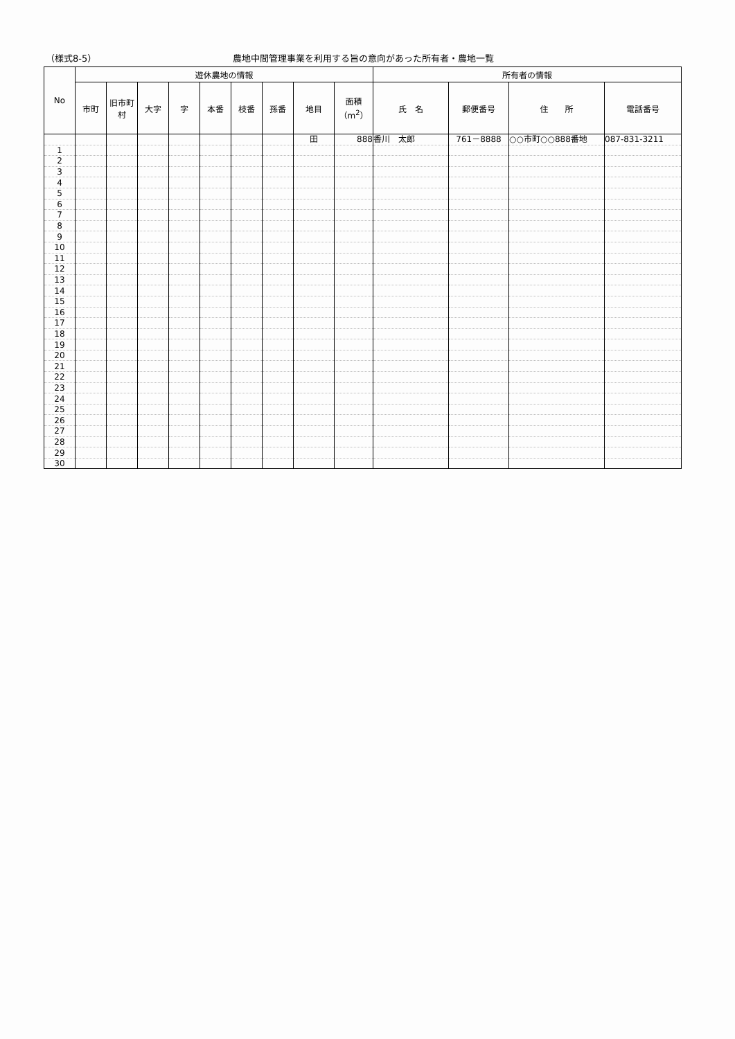（様式8-5） 農地中間管理事業を利用する旨の意向があった所有者・農地一覧
| No | 遊休農地の情報 | | | | | | | | | 所有者の情報 | | | |
| --- | --- | --- | --- | --- | --- | --- | --- | --- | --- | --- | --- | --- | --- |
| | 市町 | 旧市町村 | 大字 | 字 | 本番 | 枝番 | 孫番 | 地目 | 面積 （m<sup>2</sup>） | 氏 名 | 郵便番号 | 住 所 | 電話番号 |
| | | | | | | | | 田 | 888 | 香川 太郎 | 761－8888 | ○○市町○○888番地 | 087-831-3211 |
| 1 | | | | | | | | | | | | | |
| 2 | | | | | | | | | | | | | |
| 3 | | | | | | | | | | | | | |
| 4 | | | | | | | | | | | | | |
| 5 | | | | | | | | | | | | | |
| 6 | | | | | | | | | | | | | |
| 7 | | | | | | | | | | | | | |
| 8 | | | | | | | | | | | | | |
| 9 | | | | | | | | | | | | | |
| 10 | | | | | | | | | | | | | |
| 11 | | | | | | | | | | | | | |
| 12 | | | | | | | | | | | | | |
| 13 | | | | | | | | | | | | | |
| 14 | | | | | | | | | | | | | |
| 15 | | | | | | | | | | | | | |
| 16 | | | | | | | | | | | | | |
| 17 | | | | | | | | | | | | | |
| 18 | | | | | | | | | | | | | |
| 19 | | | | | | | | | | | | | |
| 20 | | | | | | | | | | | | | |
| 21 | | | | | | | | | | | | | |
| 22 | | | | | | | | | | | | | |
| 23 | | | | | | | | | | | | | |
| 24 | | | | | | | | | | | | | |
| 25 | | | | | | | | | | | | | |
| 26 | | | | | | | | | | | | | |
| 27 | | | | | | | | | | | | | |
| 28 | | | | | | | | | | | | | |
| 29 | | | | | | | | | | | | | |
| 30 | | | | | | | | | | | | | |